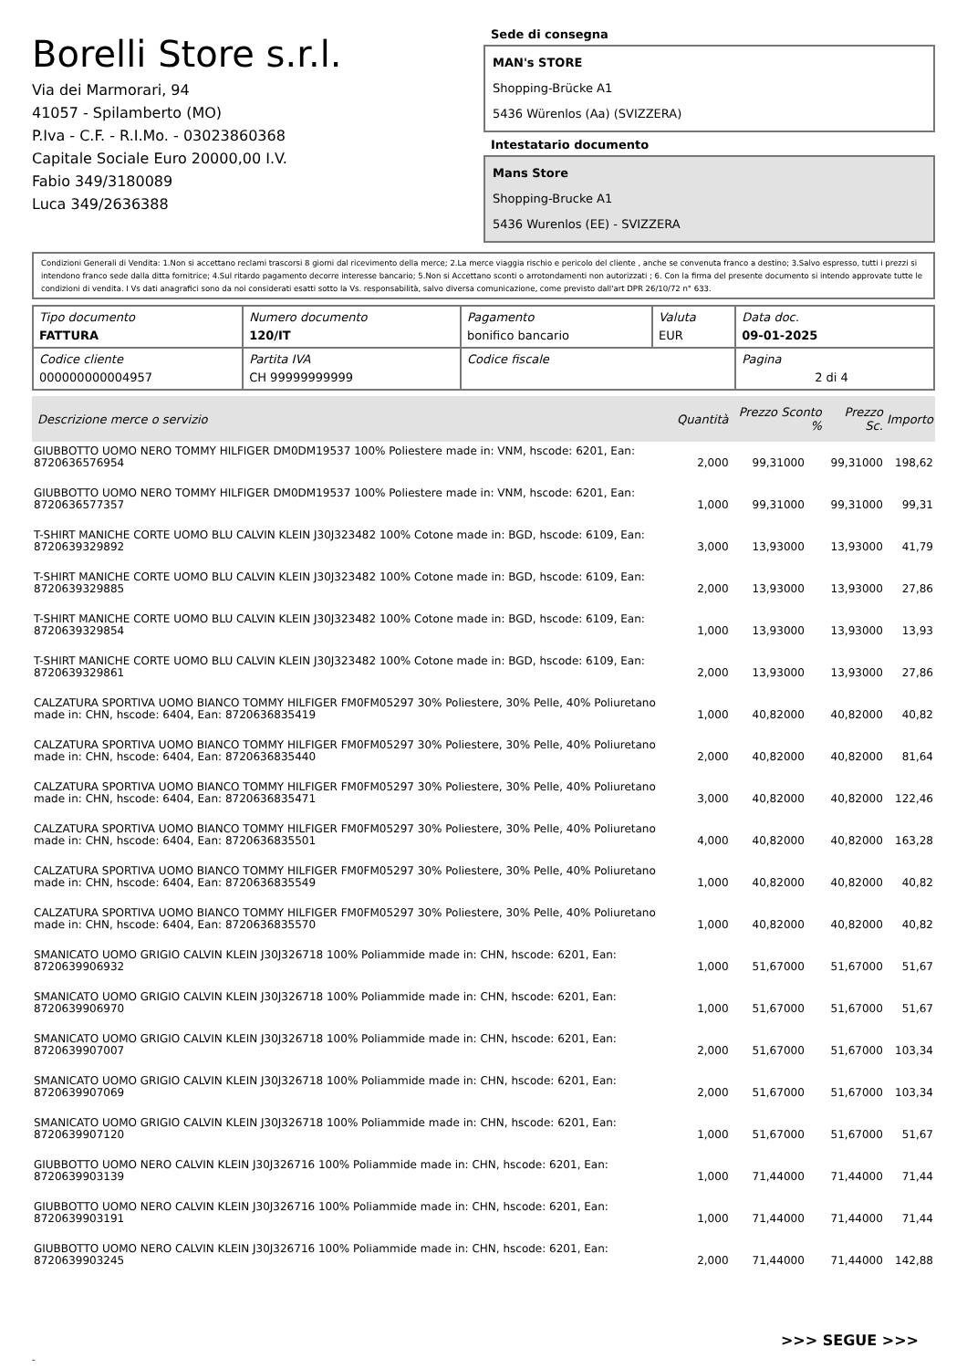Borelli Store s.r.l.
Via dei Marmorari, 94
41057 - Spilamberto (MO)
P.Iva - C.F. - R.I.Mo. - 03023860368
Capitale Sociale Euro 20000,00 I.V.
Fabio 349/3180089
Luca 349/2636388
Sede di consegna
MAN's STORE
Shopping-Brücke A1
5436 Würenlos (Aa) (SVIZZERA)
Intestatario documento
Mans Store
Shopping-Brucke A1
5436 Wurenlos (EE) - SVIZZERA
Condizioni Generali di Vendita: 1.Non si accettano reclami trascorsi 8 giorni dal ricevimento della merce; 2.La merce viaggia rischio e pericolo del cliente , anche se convenuta franco a destino; 3.Salvo espresso, tutti i prezzi si intendono franco sede dalla ditta fornitrice; 4.Sul ritardo pagamento decorre interesse bancario; 5.Non si Accettano sconti o arrotondamenti non autorizzati ; 6. Con la firma del presente documento si intendo approvate tutte le condizioni di vendita. I Vs dati anagrafici sono da noi considerati esatti sotto la Vs. responsabilità, salvo diversa comunicazione, come previsto dall'art DPR 26/10/72 n° 633.
| Tipo documento FATTURA | Numero documento 120/IT | Pagamento bonifico bancario | Valuta EUR | Data doc. 09-01-2025 |
| Codice cliente 000000000004957 | Partita IVA CH 99999999999 | Codice fiscale | | Pagina 2 di 4 |
| Descrizione merce o servizio | Quantità | Prezzo Sconto % | Prezzo Sc. | Importo |
| --- | --- | --- | --- | --- |
| GIUBBOTTO UOMO NERO TOMMY HILFIGER DM0DM19537 100% Poliestere made in: VNM, hscode: 6201, Ean: 8720636576954 | 2,000 | 99,31000 | 99,31000 | 198,62 |
| GIUBBOTTO UOMO NERO TOMMY HILFIGER DM0DM19537 100% Poliestere made in: VNM, hscode: 6201, Ean: 8720636577357 | 1,000 | 99,31000 | 99,31000 | 99,31 |
| T-SHIRT MANICHE CORTE UOMO BLU CALVIN KLEIN J30J323482 100% Cotone made in: BGD, hscode: 6109, Ean: 8720639329892 | 3,000 | 13,93000 | 13,93000 | 41,79 |
| T-SHIRT MANICHE CORTE UOMO BLU CALVIN KLEIN J30J323482 100% Cotone made in: BGD, hscode: 6109, Ean: 8720639329885 | 2,000 | 13,93000 | 13,93000 | 27,86 |
| T-SHIRT MANICHE CORTE UOMO BLU CALVIN KLEIN J30J323482 100% Cotone made in: BGD, hscode: 6109, Ean: 8720639329854 | 1,000 | 13,93000 | 13,93000 | 13,93 |
| T-SHIRT MANICHE CORTE UOMO BLU CALVIN KLEIN J30J323482 100% Cotone made in: BGD, hscode: 6109, Ean: 8720639329861 | 2,000 | 13,93000 | 13,93000 | 27,86 |
| CALZATURA SPORTIVA UOMO BIANCO TOMMY HILFIGER FM0FM05297 30% Poliestere, 30% Pelle, 40% Poliuretano made in: CHN, hscode: 6404, Ean: 8720636835419 | 1,000 | 40,82000 | 40,82000 | 40,82 |
| CALZATURA SPORTIVA UOMO BIANCO TOMMY HILFIGER FM0FM05297 30% Poliestere, 30% Pelle, 40% Poliuretano made in: CHN, hscode: 6404, Ean: 8720636835440 | 2,000 | 40,82000 | 40,82000 | 81,64 |
| CALZATURA SPORTIVA UOMO BIANCO TOMMY HILFIGER FM0FM05297 30% Poliestere, 30% Pelle, 40% Poliuretano made in: CHN, hscode: 6404, Ean: 8720636835471 | 3,000 | 40,82000 | 40,82000 | 122,46 |
| CALZATURA SPORTIVA UOMO BIANCO TOMMY HILFIGER FM0FM05297 30% Poliestere, 30% Pelle, 40% Poliuretano made in: CHN, hscode: 6404, Ean: 8720636835501 | 4,000 | 40,82000 | 40,82000 | 163,28 |
| CALZATURA SPORTIVA UOMO BIANCO TOMMY HILFIGER FM0FM05297 30% Poliestere, 30% Pelle, 40% Poliuretano made in: CHN, hscode: 6404, Ean: 8720636835549 | 1,000 | 40,82000 | 40,82000 | 40,82 |
| CALZATURA SPORTIVA UOMO BIANCO TOMMY HILFIGER FM0FM05297 30% Poliestere, 30% Pelle, 40% Poliuretano made in: CHN, hscode: 6404, Ean: 8720636835570 | 1,000 | 40,82000 | 40,82000 | 40,82 |
| SMANICATO UOMO GRIGIO CALVIN KLEIN J30J326718 100% Poliammide made in: CHN, hscode: 6201, Ean: 8720639906932 | 1,000 | 51,67000 | 51,67000 | 51,67 |
| SMANICATO UOMO GRIGIO CALVIN KLEIN J30J326718 100% Poliammide made in: CHN, hscode: 6201, Ean: 8720639906970 | 1,000 | 51,67000 | 51,67000 | 51,67 |
| SMANICATO UOMO GRIGIO CALVIN KLEIN J30J326718 100% Poliammide made in: CHN, hscode: 6201, Ean: 8720639907007 | 2,000 | 51,67000 | 51,67000 | 103,34 |
| SMANICATO UOMO GRIGIO CALVIN KLEIN J30J326718 100% Poliammide made in: CHN, hscode: 6201, Ean: 8720639907069 | 2,000 | 51,67000 | 51,67000 | 103,34 |
| SMANICATO UOMO GRIGIO CALVIN KLEIN J30J326718 100% Poliammide made in: CHN, hscode: 6201, Ean: 8720639907120 | 1,000 | 51,67000 | 51,67000 | 51,67 |
| GIUBBOTTO UOMO NERO CALVIN KLEIN J30J326716 100% Poliammide made in: CHN, hscode: 6201, Ean: 8720639903139 | 1,000 | 71,44000 | 71,44000 | 71,44 |
| GIUBBOTTO UOMO NERO CALVIN KLEIN J30J326716 100% Poliammide made in: CHN, hscode: 6201, Ean: 8720639903191 | 1,000 | 71,44000 | 71,44000 | 71,44 |
| GIUBBOTTO UOMO NERO CALVIN KLEIN J30J326716 100% Poliammide made in: CHN, hscode: 6201, Ean: 8720639903245 | 2,000 | 71,44000 | 71,44000 | 142,88 |
>>> SEGUE >>>
-